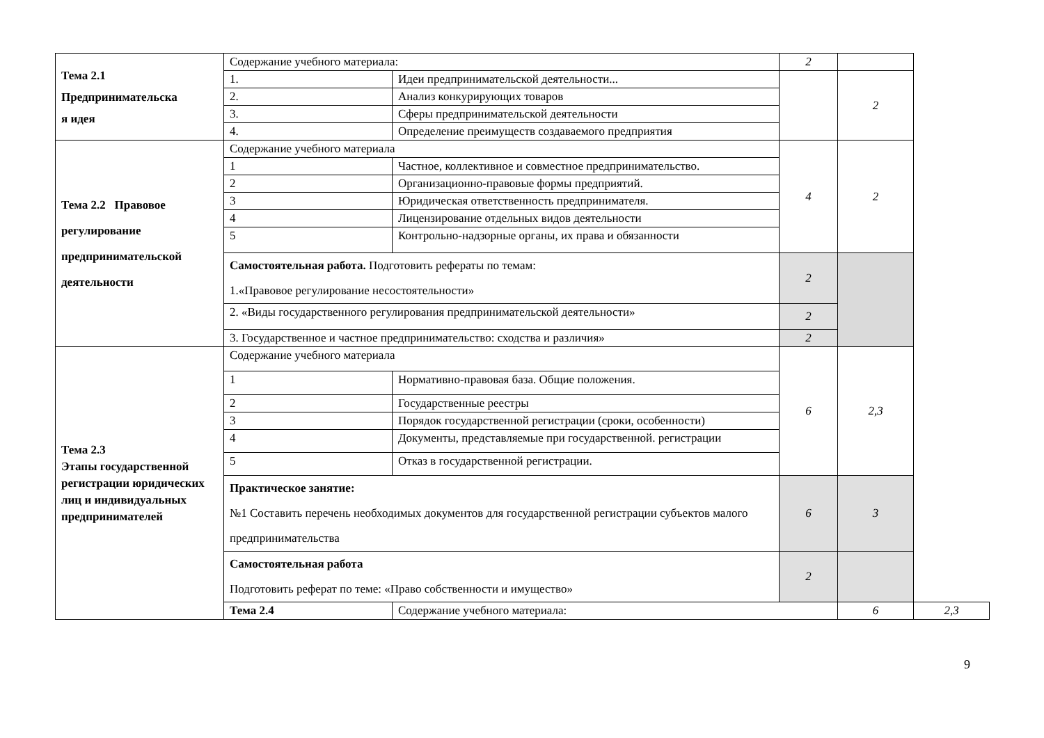| Тема 2.1 Предпринимательска я идея | Содержание учебного материала: | | 2 | | |
| | 1. | Идеи предпринимательской деятельности... | | 2 | |
| | 2. | Анализ конкурирующих товаров | | | |
| | 3. | Сферы предпринимательской деятельности | | | |
| | 4. | Определение преимуществ создаваемого предприятия | | | |
| Тема 2.2 Правовое регулирование предпринимательской деятельности | Содержание учебного материала | | 4 | 2 | |
| | 1 | Частное, коллективное и совместное предпринимательство. | | | |
| | 2 | Организационно-правовые формы предприятий. | | | |
| | 3 | Юридическая ответственность предпринимателя. | | | |
| | 4 | Лицензирование отдельных видов деятельности | | | |
| | 5 | Контрольно-надзорные органы, их права и обязанности | | | |
| | Самостоятельная работа. Подготовить рефераты по темам: 1.«Правовое регулирование несостоятельности» | | 2 | | |
| | 2. «Виды государственного регулирования предпринимательской деятельности» | | 2 | | |
| | 3. Государственное и частное предпринимательство: сходства и различия» | | 2 | | |
| Тема 2.3 Этапы государственной регистрации юридических лиц и индивидуальных предпринимателей | Содержание учебного материала | | 6 | 2,3 | |
| | 1 | Нормативно-правовая база. Общие положения. | | | |
| | 2 | Государственные реестры | | | |
| | 3 | Порядок государственной регистрации (сроки, особенности) | | | |
| | 4 | Документы, представляемые при государственной. регистрации | | | |
| | 5 | Отказ в государственной регистрации. | | | |
| | Практическое занятие: №1 Составить перечень необходимых документов для государственной регистрации субъектов малого предпринимательства | | 6 | 3 | |
| | Самостоятельная работа Подготовить реферат по теме: «Право собственности и имущество» | | 2 | | |
| | Тема 2.4 | Содержание учебного материала: | | 6 | 2,3 |
9